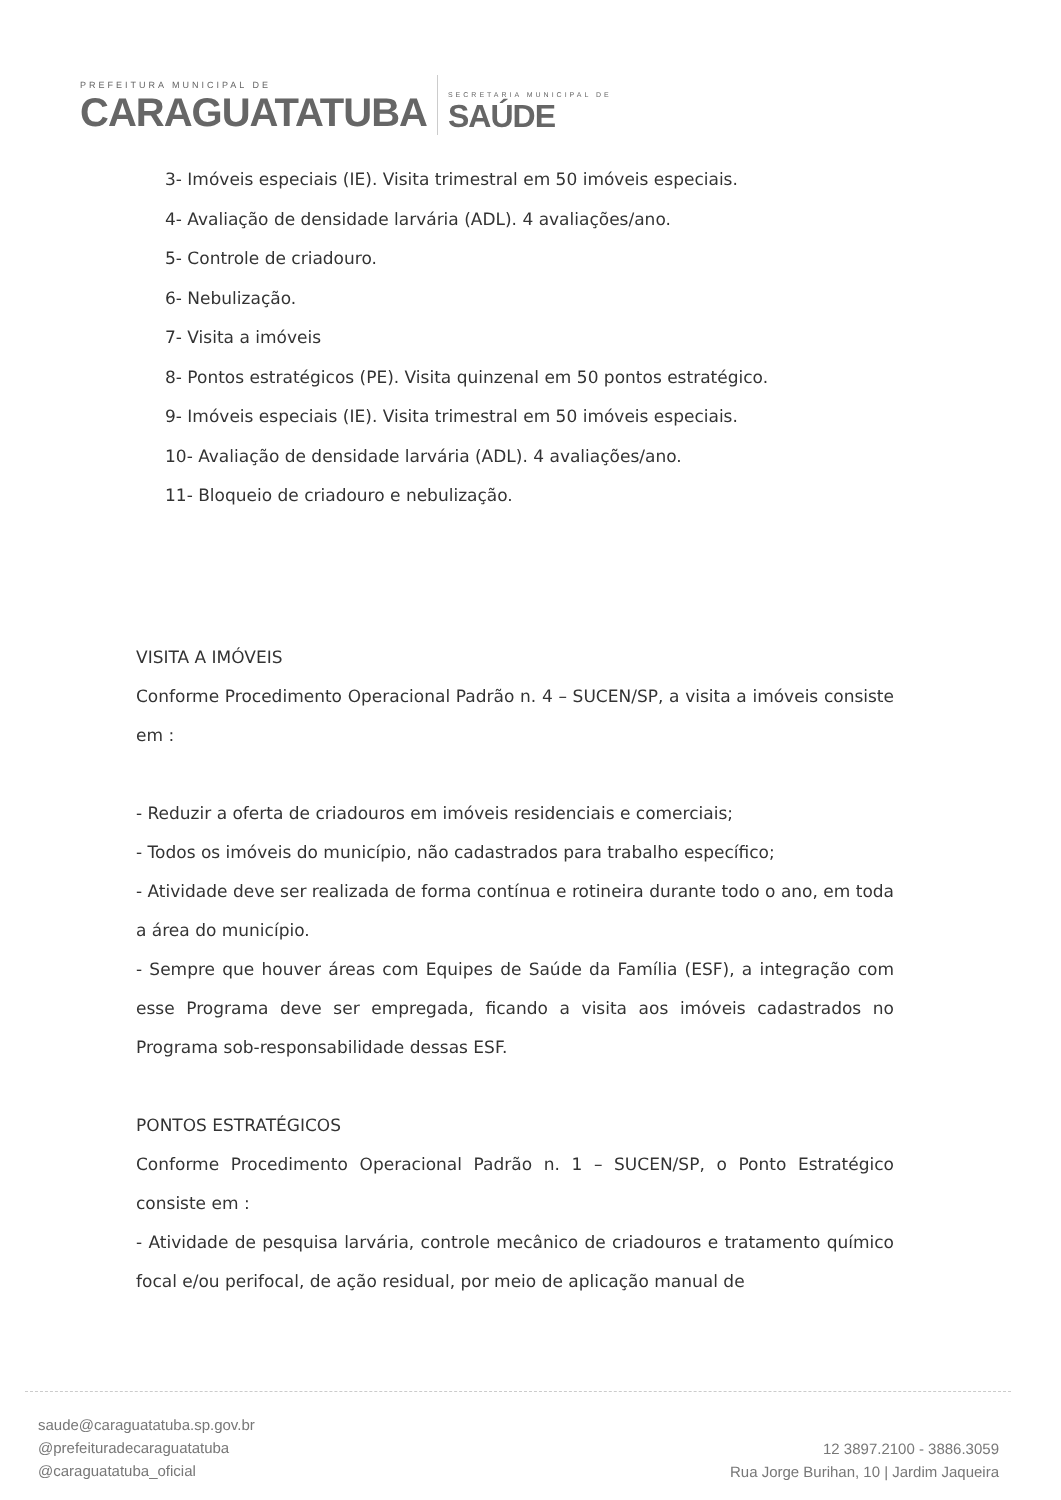PREFEITURA MUNICIPAL DE
CARAGUATATUBA
SECRETARIA MUNICIPAL DE
SAÚDE
3- Imóveis especiais (IE). Visita trimestral em 50 imóveis especiais.
4- Avaliação de densidade larvária (ADL). 4 avaliações/ano.
5- Controle de criadouro.
6- Nebulização.
7- Visita a imóveis
8- Pontos estratégicos (PE). Visita quinzenal em 50 pontos estratégico.
9- Imóveis especiais (IE). Visita trimestral em 50 imóveis especiais.
10- Avaliação de densidade larvária (ADL). 4 avaliações/ano.
11- Bloqueio de criadouro e nebulização.
VISITA A IMÓVEIS
Conforme Procedimento Operacional Padrão n. 4 – SUCEN/SP, a visita a imóveis consiste em :
- Reduzir a oferta de criadouros em imóveis residenciais e comerciais;
- Todos os imóveis do município, não cadastrados para trabalho específico;
- Atividade deve ser realizada de forma contínua e rotineira durante todo o ano, em toda a área do município.
- Sempre que houver áreas com Equipes de Saúde da Família (ESF), a integração com esse Programa deve ser empregada, ficando a visita aos imóveis cadastrados no Programa sob-responsabilidade dessas ESF.
PONTOS ESTRATÉGICOS
Conforme Procedimento Operacional Padrão n. 1 – SUCEN/SP, o Ponto Estratégico consiste em :
- Atividade de pesquisa larvária, controle mecânico de criadouros e tratamento químico focal e/ou perifocal, de ação residual, por meio de aplicação manual de
saude@caraguatatuba.sp.gov.br
@prefeituradecaraguatatuba
@caraguatatuba_oficial
12 3897.2100 - 3886.3059
Rua Jorge Burihan, 10 | Jardim Jaqueira